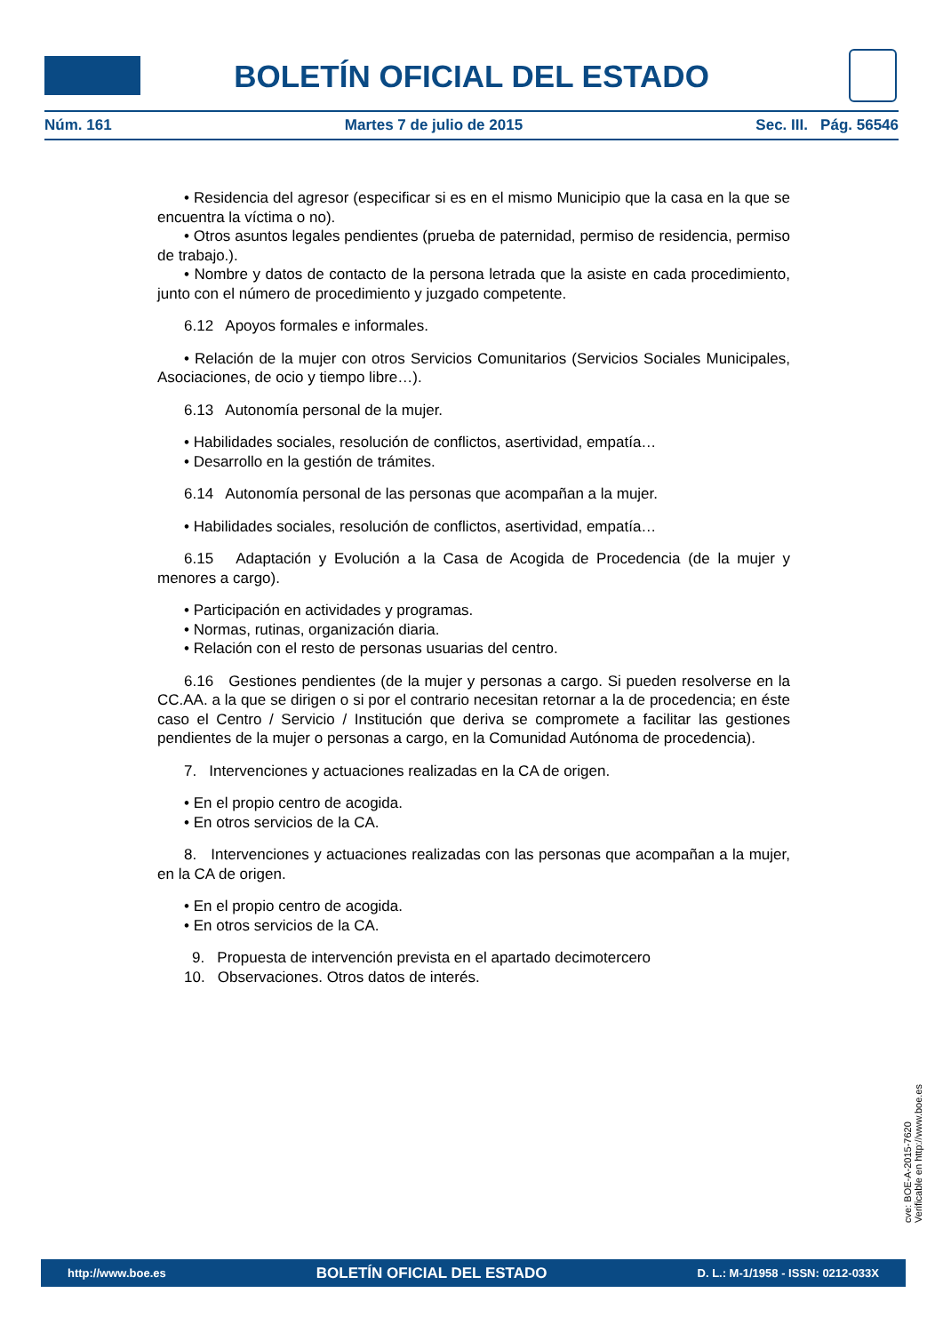BOLETÍN OFICIAL DEL ESTADO
Núm. 161 Martes 7 de julio de 2015 Sec. III. Pág. 56546
• Residencia del agresor (especificar si es en el mismo Municipio que la casa en la que se encuentra la víctima o no).
• Otros asuntos legales pendientes (prueba de paternidad, permiso de residencia, permiso de trabajo.).
• Nombre y datos de contacto de la persona letrada que la asiste en cada procedimiento, junto con el número de procedimiento y juzgado competente.
6.12 Apoyos formales e informales.
• Relación de la mujer con otros Servicios Comunitarios (Servicios Sociales Municipales, Asociaciones, de ocio y tiempo libre…).
6.13 Autonomía personal de la mujer.
• Habilidades sociales, resolución de conflictos, asertividad, empatía…
• Desarrollo en la gestión de trámites.
6.14 Autonomía personal de las personas que acompañan a la mujer.
• Habilidades sociales, resolución de conflictos, asertividad, empatía…
6.15 Adaptación y Evolución a la Casa de Acogida de Procedencia (de la mujer y menores a cargo).
• Participación en actividades y programas.
• Normas, rutinas, organización diaria.
• Relación con el resto de personas usuarias del centro.
6.16 Gestiones pendientes (de la mujer y personas a cargo. Si pueden resolverse en la CC.AA. a la que se dirigen o si por el contrario necesitan retornar a la de procedencia; en éste caso el Centro / Servicio / Institución que deriva se compromete a facilitar las gestiones pendientes de la mujer o personas a cargo, en la Comunidad Autónoma de procedencia).
7. Intervenciones y actuaciones realizadas en la CA de origen.
• En el propio centro de acogida.
• En otros servicios de la CA.
8. Intervenciones y actuaciones realizadas con las personas que acompañan a la mujer, en la CA de origen.
• En el propio centro de acogida.
• En otros servicios de la CA.
9. Propuesta de intervención prevista en el apartado decimotercero
10. Observaciones. Otros datos de interés.
cve: BOE-A-2015-7620
Verificable en http://www.boe.es
http://www.boe.es BOLETÍN OFICIAL DEL ESTADO D. L.: M-1/1958 - ISSN: 0212-033X